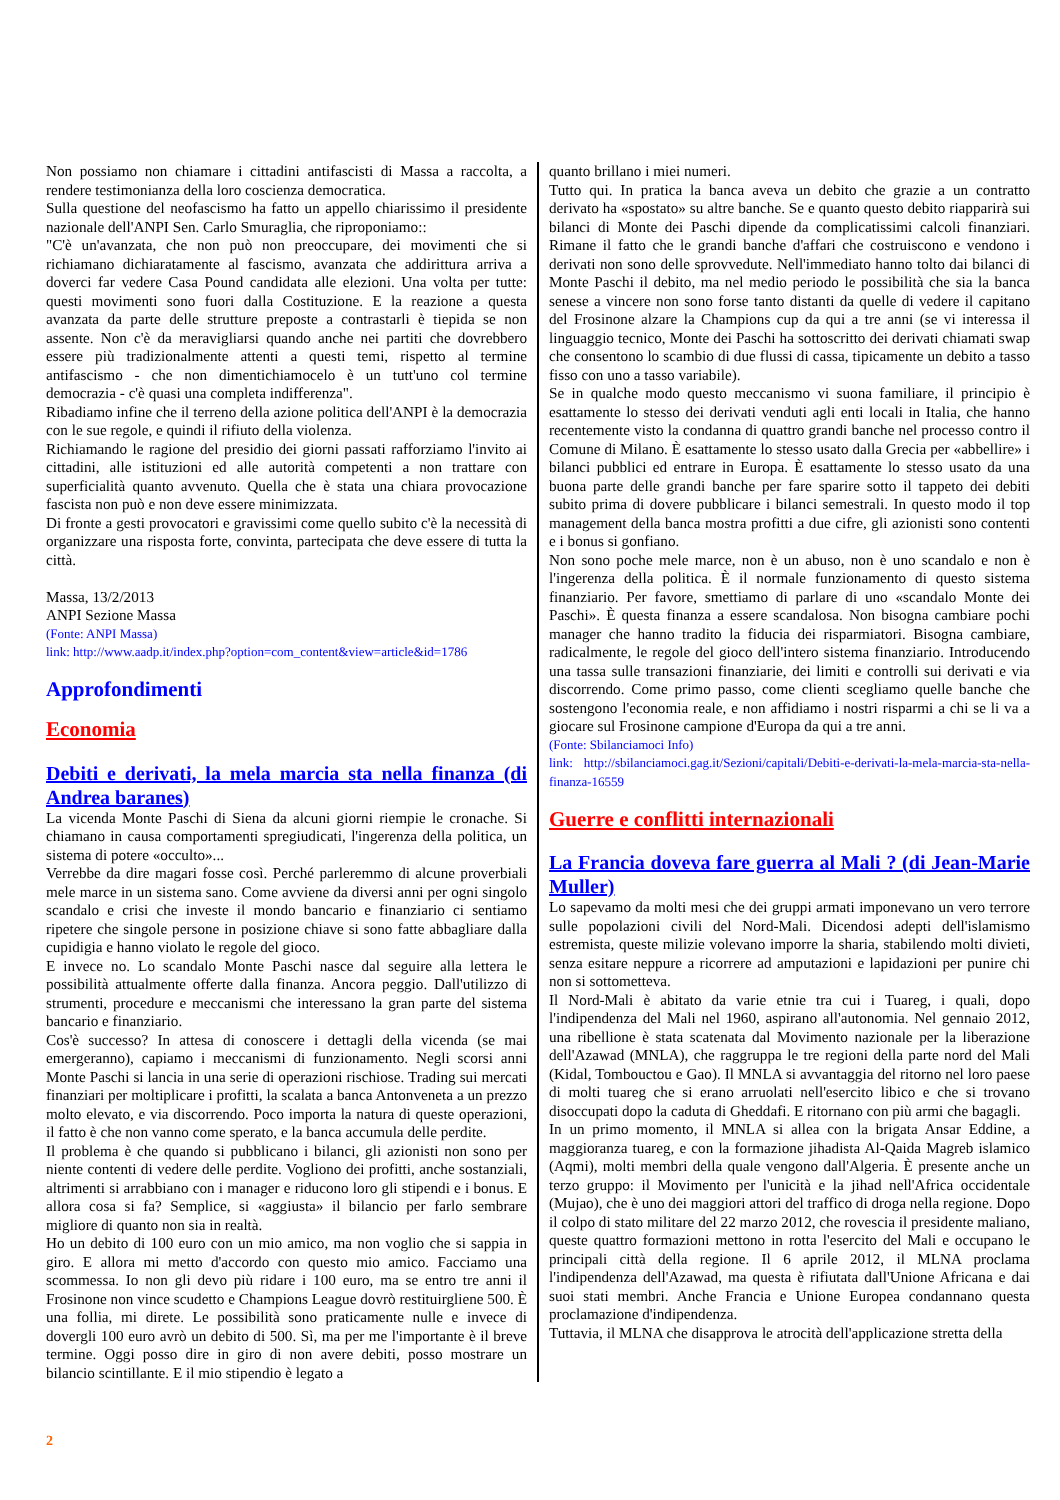Non possiamo non chiamare i cittadini antifascisti di Massa a raccolta, a rendere testimonianza della loro coscienza democratica.
Sulla questione del neofascismo ha fatto un appello chiarissimo il presidente nazionale dell'ANPI Sen. Carlo Smuraglia, che riproponiamo::
"C'è un'avanzata, che non può non preoccupare, dei movimenti che si richiamano dichiaratamente al fascismo, avanzata che addirittura arriva a doverci far vedere Casa Pound candidata alle elezioni. Una volta per tutte: questi movimenti sono fuori dalla Costituzione. E la reazione a questa avanzata da parte delle strutture preposte a contrastarli è tiepida se non assente. Non c'è da meravigliarsi quando anche nei partiti che dovrebbero essere più tradizionalmente attenti a questi temi, rispetto al termine antifascismo - che non dimentichiamocelo è un tutt'uno col termine democrazia - c'è quasi una completa indifferenza".
Ribadiamo infine che il terreno della azione politica dell'ANPI è la democrazia con le sue regole, e quindi il rifiuto della violenza.
Richiamando le ragione del presidio dei giorni passati rafforziamo l'invito ai cittadini, alle istituzioni ed alle autorità competenti a non trattare con superficialità quanto avvenuto. Quella che è stata una chiara provocazione fascista non può e non deve essere minimizzata.
Di fronte a gesti provocatori e gravissimi come quello subito c'è la necessità di organizzare una risposta forte, convinta, partecipata che deve essere di tutta la città.
Massa, 13/2/2013
ANPI Sezione Massa
(Fonte: ANPI Massa)
link: http://www.aadp.it/index.php?option=com_content&view=article&id=1786
Approfondimenti
Economia
Debiti e derivati, la mela marcia sta nella finanza (di Andrea baranes)
La vicenda Monte Paschi di Siena da alcuni giorni riempie le cronache. Si chiamano in causa comportamenti spregiudicati, l'ingerenza della politica, un sistema di potere «occulto»...
Verrebbe da dire magari fosse così. Perché parleremmo di alcune proverbiali mele marce in un sistema sano. Come avviene da diversi anni per ogni singolo scandalo e crisi che investe il mondo bancario e finanziario ci sentiamo ripetere che singole persone in posizione chiave si sono fatte abbagliare dalla cupidigia e hanno violato le regole del gioco.
E invece no. Lo scandalo Monte Paschi nasce dal seguire alla lettera le possibilità attualmente offerte dalla finanza. Ancora peggio. Dall'utilizzo di strumenti, procedure e meccanismi che interessano la gran parte del sistema bancario e finanziario.
Cos'è successo? In attesa di conoscere i dettagli della vicenda (se mai emergeranno), capiamo i meccanismi di funzionamento. Negli scorsi anni Monte Paschi si lancia in una serie di operazioni rischiose. Trading sui mercati finanziari per moltiplicare i profitti, la scalata a banca Antonveneta a un prezzo molto elevato, e via discorrendo. Poco importa la natura di queste operazioni, il fatto è che non vanno come sperato, e la banca accumula delle perdite.
Il problema è che quando si pubblicano i bilanci, gli azionisti non sono per niente contenti di vedere delle perdite. Vogliono dei profitti, anche sostanziali, altrimenti si arrabbiano con i manager e riducono loro gli stipendi e i bonus. E allora cosa si fa? Semplice, si «aggiusta» il bilancio per farlo sembrare migliore di quanto non sia in realtà.
Ho un debito di 100 euro con un mio amico, ma non voglio che si sappia in giro. E allora mi metto d'accordo con questo mio amico. Facciamo una scommessa. Io non gli devo più ridare i 100 euro, ma se entro tre anni il Frosinone non vince scudetto e Champions League dovrò restituirgliene 500. È una follia, mi direte. Le possibilità sono praticamente nulle e invece di dovergli 100 euro avrò un debito di 500. Sì, ma per me l'importante è il breve termine. Oggi posso dire in giro di non avere debiti, posso mostrare un bilancio scintillante. E il mio stipendio è legato a
quanto brillano i miei numeri.
Tutto qui. In pratica la banca aveva un debito che grazie a un contratto derivato ha «spostato» su altre banche. Se e quanto questo debito riapparirà sui bilanci di Monte dei Paschi dipende da complicatissimi calcoli finanziari. Rimane il fatto che le grandi banche d'affari che costruiscono e vendono i derivati non sono delle sprovvedute. Nell'immediato hanno tolto dai bilanci di Monte Paschi il debito, ma nel medio periodo le possibilità che sia la banca senese a vincere non sono forse tanto distanti da quelle di vedere il capitano del Frosinone alzare la Champions cup da qui a tre anni (se vi interessa il linguaggio tecnico, Monte dei Paschi ha sottoscritto dei derivati chiamati swap che consentono lo scambio di due flussi di cassa, tipicamente un debito a tasso fisso con uno a tasso variabile).
Se in qualche modo questo meccanismo vi suona familiare, il principio è esattamente lo stesso dei derivati venduti agli enti locali in Italia, che hanno recentemente visto la condanna di quattro grandi banche nel processo contro il Comune di Milano. È esattamente lo stesso usato dalla Grecia per «abbellire» i bilanci pubblici ed entrare in Europa. È esattamente lo stesso usato da una buona parte delle grandi banche per fare sparire sotto il tappeto dei debiti subito prima di dovere pubblicare i bilanci semestrali. In questo modo il top management della banca mostra profitti a due cifre, gli azionisti sono contenti e i bonus si gonfiano.
Non sono poche mele marce, non è un abuso, non è uno scandalo e non è l'ingerenza della politica. È il normale funzionamento di questo sistema finanziario. Per favore, smettiamo di parlare di uno «scandalo Monte dei Paschi». È questa finanza a essere scandalosa. Non bisogna cambiare pochi manager che hanno tradito la fiducia dei risparmiatori. Bisogna cambiare, radicalmente, le regole del gioco dell'intero sistema finanziario. Introducendo una tassa sulle transazioni finanziarie, dei limiti e controlli sui derivati e via discorrendo. Come primo passo, come clienti scegliamo quelle banche che sostengono l'economia reale, e non affidiamo i nostri risparmi a chi se li va a giocare sul Frosinone campione d'Europa da qui a tre anni.
(Fonte: Sbilanciamoci Info)
link: http://sbilanciamoci.gag.it/Sezioni/capitali/Debiti-e-derivati-la-mela-marcia-sta-nella-finanza-16559
Guerre e conflitti internazionali
La Francia doveva fare guerra al Mali ? (di Jean-Marie Muller)
Lo sapevamo da molti mesi che dei gruppi armati imponevano un vero terrore sulle popolazioni civili del Nord-Mali. Dicendosi adepti dell'islamismo estremista, queste milizie volevano imporre la sharia, stabilendo molti divieti, senza esitare neppure a ricorrere ad amputazioni e lapidazioni per punire chi non si sottometteva.
Il Nord-Mali è abitato da varie etnie tra cui i Tuareg, i quali, dopo l'indipendenza del Mali nel 1960, aspirano all'autonomia. Nel gennaio 2012, una ribellione è stata scatenata dal Movimento nazionale per la liberazione dell'Azawad (MNLA), che raggruppa le tre regioni della parte nord del Mali (Kidal, Tombouctou e Gao). Il MNLA si avvantaggia del ritorno nel loro paese di molti tuareg che si erano arruolati nell'esercito libico e che si trovano disoccupati dopo la caduta di Gheddafi. E ritornano con più armi che bagagli.
In un primo momento, il MNLA si allea con la brigata Ansar Eddine, a maggioranza tuareg, e con la formazione jihadista Al-Qaida Magreb islamico (Aqmi), molti membri della quale vengono dall'Algeria. È presente anche un terzo gruppo: il Movimento per l'unicità e la jihad nell'Africa occidentale (Mujao), che è uno dei maggiori attori del traffico di droga nella regione. Dopo il colpo di stato militare del 22 marzo 2012, che rovescia il presidente maliano, queste quattro formazioni mettono in rotta l'esercito del Mali e occupano le principali città della regione. Il 6 aprile 2012, il MLNA proclama l'indipendenza dell'Azawad, ma questa è rifiutata dall'Unione Africana e dai suoi stati membri. Anche Francia e Unione Europea condannano questa proclamazione d'indipendenza.
Tuttavia, il MLNA che disapprova le atrocità dell'applicazione stretta della
2